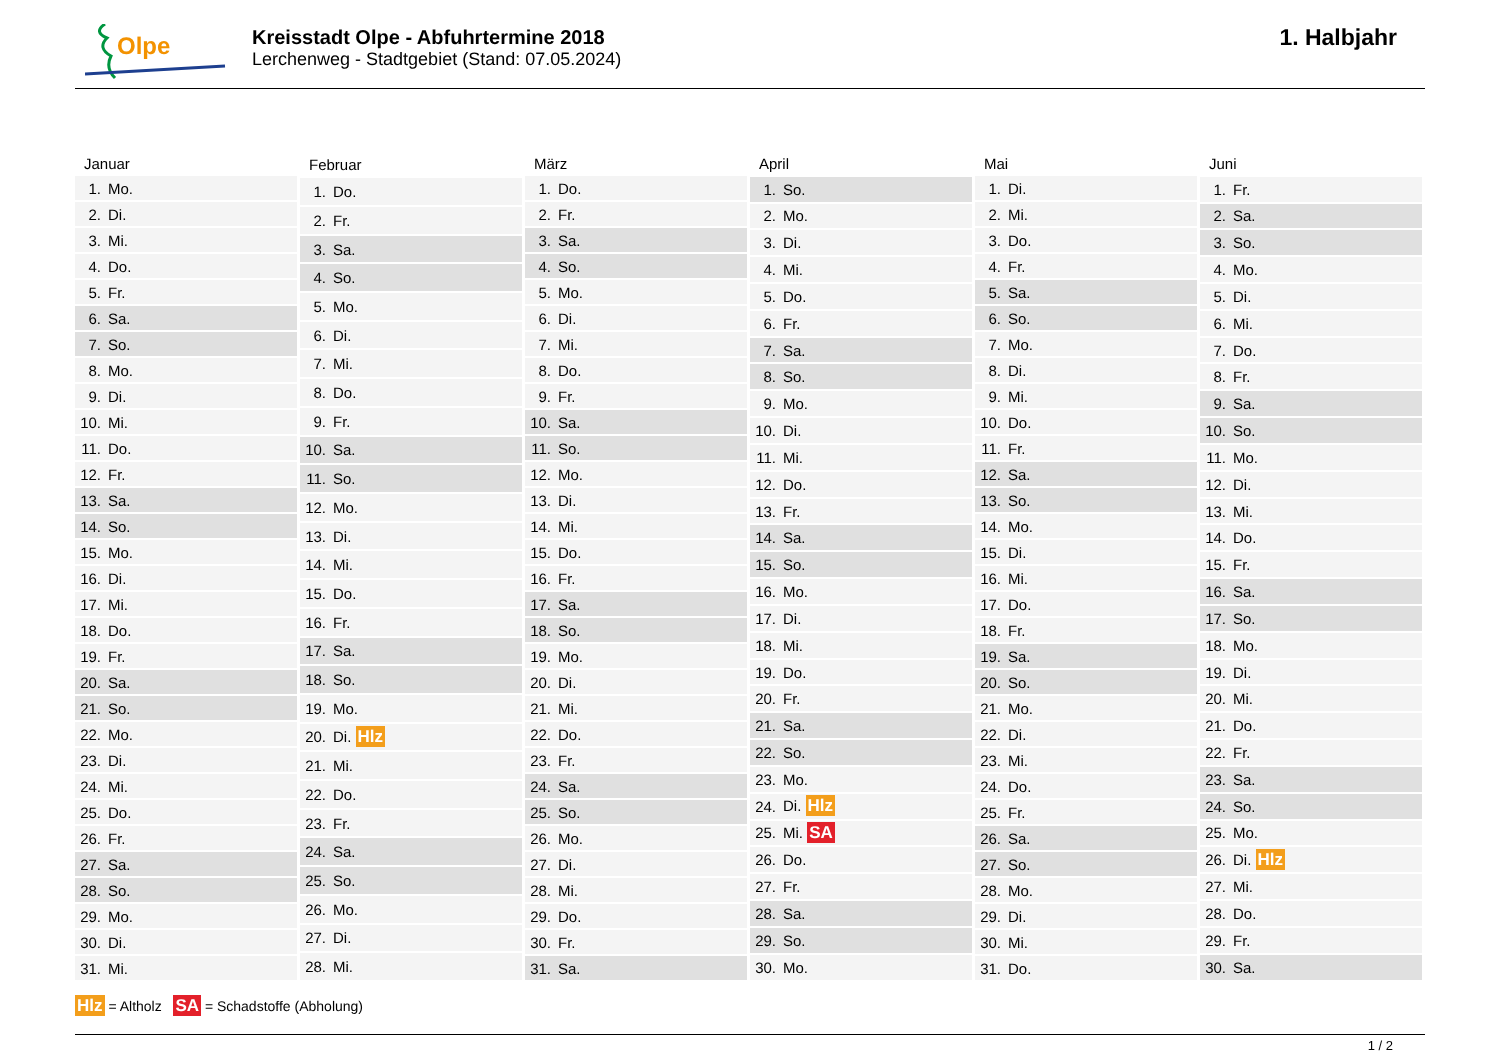Olpe
Kreisstadt Olpe - Abfuhrtermine 2018
Lerchenweg - Stadtgebiet (Stand: 07.05.2024)
1. Halbjahr
| Januar | |
| --- | --- |
| 1. | Mo. |
| 2. | Di. |
| 3. | Mi. |
| 4. | Do. |
| 5. | Fr. |
| 6. | Sa. |
| 7. | So. |
| 8. | Mo. |
| 9. | Di. |
| 10. | Mi. |
| 11. | Do. |
| 12. | Fr. |
| 13. | Sa. |
| 14. | So. |
| 15. | Mo. |
| 16. | Di. |
| 17. | Mi. |
| 18. | Do. |
| 19. | Fr. |
| 20. | Sa. |
| 21. | So. |
| 22. | Mo. |
| 23. | Di. |
| 24. | Mi. |
| 25. | Do. |
| 26. | Fr. |
| 27. | Sa. |
| 28. | So. |
| 29. | Mo. |
| 30. | Di. |
| 31. | Mi. |
| Februar | |
| --- | --- |
| 1. | Do. |
| 2. | Fr. |
| 3. | Sa. |
| 4. | So. |
| 5. | Mo. |
| 6. | Di. |
| 7. | Mi. |
| 8. | Do. |
| 9. | Fr. |
| 10. | Sa. |
| 11. | So. |
| 12. | Mo. |
| 13. | Di. |
| 14. | Mi. |
| 15. | Do. |
| 16. | Fr. |
| 17. | Sa. |
| 18. | So. |
| 19. | Mo. |
| 20. | Di. Hlz |
| 21. | Mi. |
| 22. | Do. |
| 23. | Fr. |
| 24. | Sa. |
| 25. | So. |
| 26. | Mo. |
| 27. | Di. |
| 28. | Mi. |
| März | |
| --- | --- |
| 1. | Do. |
| 2. | Fr. |
| 3. | Sa. |
| 4. | So. |
| 5. | Mo. |
| 6. | Di. |
| 7. | Mi. |
| 8. | Do. |
| 9. | Fr. |
| 10. | Sa. |
| 11. | So. |
| 12. | Mo. |
| 13. | Di. |
| 14. | Mi. |
| 15. | Do. |
| 16. | Fr. |
| 17. | Sa. |
| 18. | So. |
| 19. | Mo. |
| 20. | Di. |
| 21. | Mi. |
| 22. | Do. |
| 23. | Fr. |
| 24. | Sa. |
| 25. | So. |
| 26. | Mo. |
| 27. | Di. |
| 28. | Mi. |
| 29. | Do. |
| 30. | Fr. |
| 31. | Sa. |
| April | |
| --- | --- |
| 1. | So. |
| 2. | Mo. |
| 3. | Di. |
| 4. | Mi. |
| 5. | Do. |
| 6. | Fr. |
| 7. | Sa. |
| 8. | So. |
| 9. | Mo. |
| 10. | Di. |
| 11. | Mi. |
| 12. | Do. |
| 13. | Fr. |
| 14. | Sa. |
| 15. | So. |
| 16. | Mo. |
| 17. | Di. |
| 18. | Mi. |
| 19. | Do. |
| 20. | Fr. |
| 21. | Sa. |
| 22. | So. |
| 23. | Mo. |
| 24. | Di. Hlz |
| 25. | Mi. SA |
| 26. | Do. |
| 27. | Fr. |
| 28. | Sa. |
| 29. | So. |
| 30. | Mo. |
| Mai | |
| --- | --- |
| 1. | Di. |
| 2. | Mi. |
| 3. | Do. |
| 4. | Fr. |
| 5. | Sa. |
| 6. | So. |
| 7. | Mo. |
| 8. | Di. |
| 9. | Mi. |
| 10. | Do. |
| 11. | Fr. |
| 12. | Sa. |
| 13. | So. |
| 14. | Mo. |
| 15. | Di. |
| 16. | Mi. |
| 17. | Do. |
| 18. | Fr. |
| 19. | Sa. |
| 20. | So. |
| 21. | Mo. |
| 22. | Di. |
| 23. | Mi. |
| 24. | Do. |
| 25. | Fr. |
| 26. | Sa. |
| 27. | So. |
| 28. | Mo. |
| 29. | Di. |
| 30. | Mi. |
| 31. | Do. |
| Juni | |
| --- | --- |
| 1. | Fr. |
| 2. | Sa. |
| 3. | So. |
| 4. | Mo. |
| 5. | Di. |
| 6. | Mi. |
| 7. | Do. |
| 8. | Fr. |
| 9. | Sa. |
| 10. | So. |
| 11. | Mo. |
| 12. | Di. |
| 13. | Mi. |
| 14. | Do. |
| 15. | Fr. |
| 16. | Sa. |
| 17. | So. |
| 18. | Mo. |
| 19. | Di. |
| 20. | Mi. |
| 21. | Do. |
| 22. | Fr. |
| 23. | Sa. |
| 24. | So. |
| 25. | Mo. |
| 26. | Di. Hlz |
| 27. | Mi. |
| 28. | Do. |
| 29. | Fr. |
| 30. | Sa. |
Hlz = Altholz SA = Schadstoffe (Abholung)
1 / 2